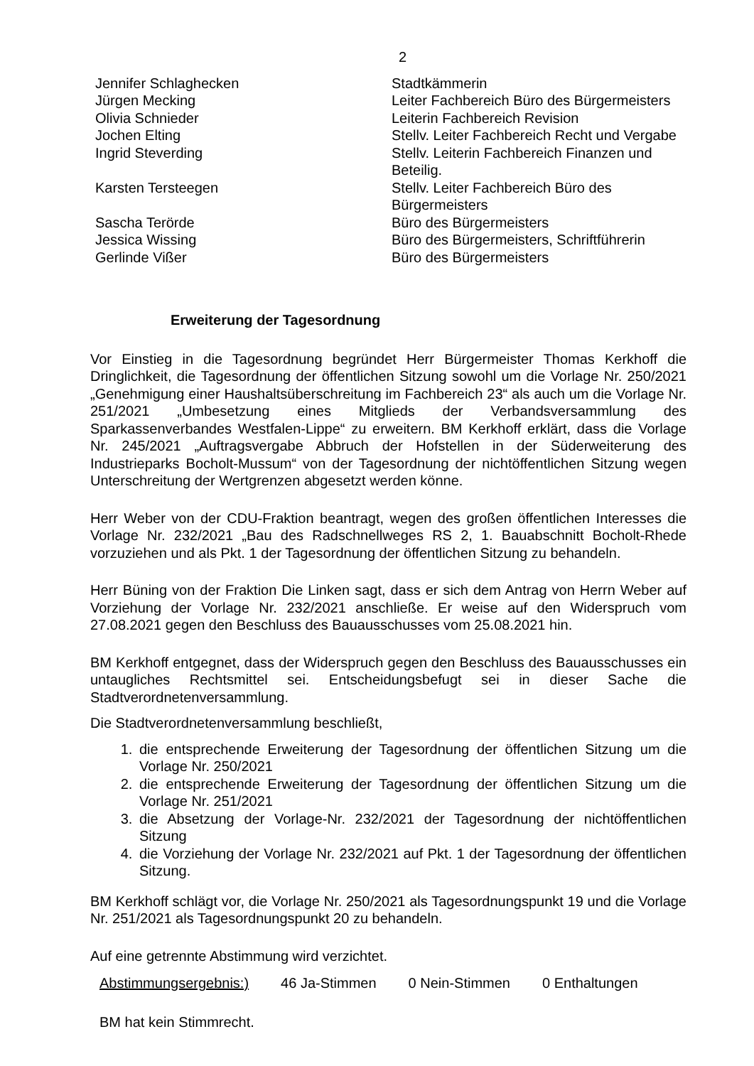2
Jennifer Schlaghecken
Stadtkämmerin
Jürgen Mecking
Leiter Fachbereich Büro des Bürgermeisters
Olivia Schnieder
Leiterin Fachbereich Revision
Jochen Elting
Stellv. Leiter Fachbereich Recht und Vergabe
Ingrid Steverding
Stellv. Leiterin Fachbereich Finanzen und Beteilig.
Karsten Tersteegen
Stellv. Leiter Fachbereich Büro des Bürgermeisters
Sascha Terörde
Büro des Bürgermeisters
Jessica Wissing
Büro des Bürgermeisters, Schriftführerin
Gerlinde Vißer
Büro des Bürgermeisters
Erweiterung der Tagesordnung
Vor Einstieg in die Tagesordnung begründet Herr Bürgermeister Thomas Kerkhoff die Dringlichkeit, die Tagesordnung der öffentlichen Sitzung sowohl um die Vorlage Nr. 250/2021 „Genehmigung einer Haushaltsüberschreitung im Fachbereich 23“ als auch um die Vorlage Nr. 251/2021 „Umbesetzung eines Mitglieds der Verbandsversammlung des Sparkassenverbandes Westfalen-Lippe“ zu erweitern. BM Kerkhoff erklärt, dass die Vorlage Nr. 245/2021 „Auftragsvergabe Abbruch der Hofstellen in der Süderweiterung des Industrieparks Bocholt-Mussum“ von der Tagesordnung der nichtöffentlichen Sitzung wegen Unterschreitung der Wertgrenzen abgesetzt werden könne.
Herr Weber von der CDU-Fraktion beantragt, wegen des großen öffentlichen Interesses die Vorlage Nr. 232/2021 „Bau des Radschnellweges RS 2, 1. Bauabschnitt Bocholt-Rhede vorzuziehen und als Pkt. 1 der Tagesordnung der öffentlichen Sitzung zu behandeln.
Herr Büning von der Fraktion Die Linken sagt, dass er sich dem Antrag von Herrn Weber auf Vorziehung der Vorlage Nr. 232/2021 anschließe. Er weise auf den Widerspruch vom 27.08.2021 gegen den Beschluss des Bauausschusses vom 25.08.2021 hin.
BM Kerkhoff entgegnet, dass der Widerspruch gegen den Beschluss des Bauausschusses ein untaugliches Rechtsmittel sei. Entscheidungsbefugt sei in dieser Sache die Stadtverordnetenversammlung.
Die Stadtverordnetenversammlung beschließt,
1. die entsprechende Erweiterung der Tagesordnung der öffentlichen Sitzung um die Vorlage Nr. 250/2021
2. die entsprechende Erweiterung der Tagesordnung der öffentlichen Sitzung um die Vorlage Nr. 251/2021
3. die Absetzung der Vorlage-Nr. 232/2021 der Tagesordnung der nichtöffentlichen Sitzung
4. die Vorziehung der Vorlage Nr. 232/2021 auf Pkt. 1 der Tagesordnung der öffentlichen Sitzung.
BM Kerkhoff schlägt vor, die Vorlage Nr. 250/2021 als Tagesordnungspunkt 19 und die Vorlage Nr. 251/2021 als Tagesordnungspunkt 20 zu behandeln.
Auf eine getrennte Abstimmung wird verzichtet.
Abstimmungsergebnis:) 46 Ja-Stimmen 0 Nein-Stimmen 0 Enthaltungen
BM hat kein Stimmrecht.